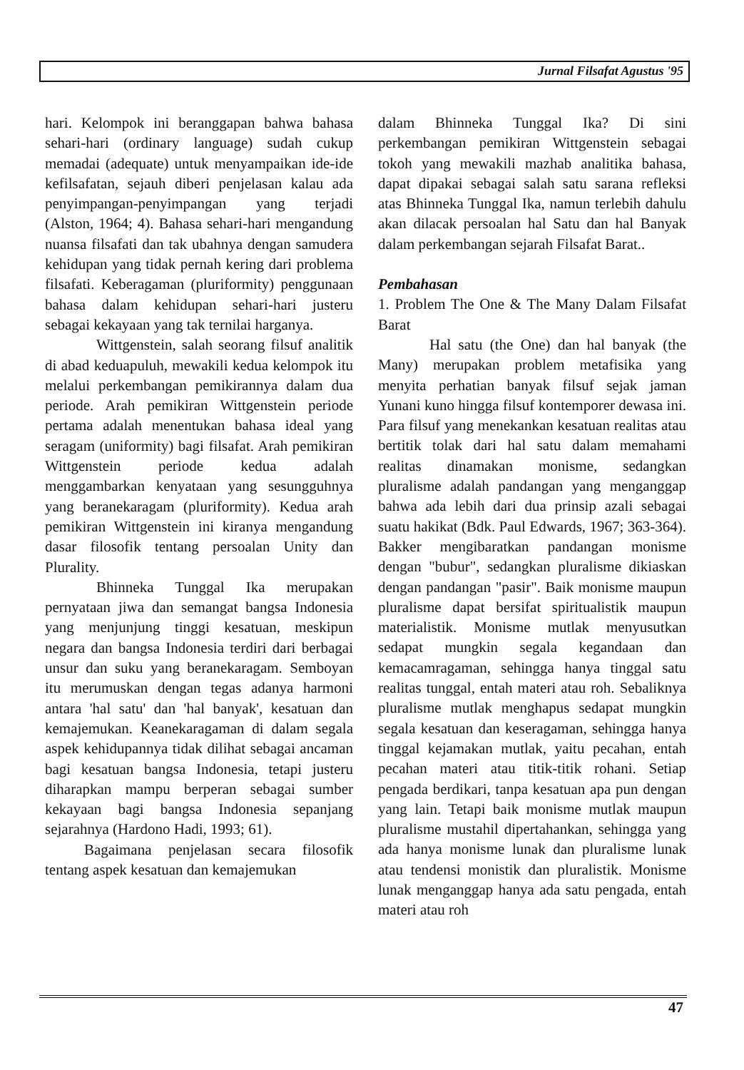Jurnal Filsafat Agustus '95
hari. Kelompok ini beranggapan bahwa bahasa sehari-hari (ordinary language) sudah cukup memadai (adequate) untuk menyampaikan ide-ide kefilsafatan, sejauh diberi penjelasan kalau ada penyimpangan-penyimpangan yang terjadi (Alston, 1964; 4). Bahasa sehari-hari mengandung nuansa filsafati dan tak ubahnya dengan samudera kehidupan yang tidak pernah kering dari problema filsafati. Keberagaman (pluriformity) penggunaan bahasa dalam kehidupan sehari-hari justeru sebagai kekayaan yang tak ternilai harganya.
Wittgenstein, salah seorang filsuf analitik di abad keduapuluh, mewakili kedua kelompok itu melalui perkembangan pemikirannya dalam dua periode. Arah pemikiran Wittgenstein periode pertama adalah menentukan bahasa ideal yang seragam (uniformity) bagi filsafat. Arah pemikiran Wittgenstein periode kedua adalah menggambarkan kenyataan yang sesungguhnya yang beranekaragam (pluriformity). Kedua arah pemikiran Wittgenstein ini kiranya mengandung dasar filosofik tentang persoalan Unity dan Plurality.
Bhinneka Tunggal Ika merupakan pernyataan jiwa dan semangat bangsa Indonesia yang menjunjung tinggi kesatuan, meskipun negara dan bangsa Indonesia terdiri dari berbagai unsur dan suku yang beranekaragam. Semboyan itu merumuskan dengan tegas adanya harmoni antara 'hal satu' dan 'hal banyak', kesatuan dan kemajemukan. Keanekaragaman di dalam segala aspek kehidupannya tidak dilihat sebagai ancaman bagi kesatuan bangsa Indonesia, tetapi justeru diharapkan mampu berperan sebagai sumber kekayaan bagi bangsa Indonesia sepanjang sejarahnya (Hardono Hadi, 1993; 61).
Bagaimana penjelasan secara filosofik tentang aspek kesatuan dan kemajemukan
dalam Bhinneka Tunggal Ika? Di sini perkembangan pemikiran Wittgenstein sebagai tokoh yang mewakili mazhab analitika bahasa, dapat dipakai sebagai salah satu sarana refleksi atas Bhinneka Tunggal Ika, namun terlebih dahulu akan dilacak persoalan hal Satu dan hal Banyak dalam perkembangan sejarah Filsafat Barat..
Pembahasan
1. Problem The One & The Many Dalam Filsafat Barat
Hal satu (the One) dan hal banyak (the Many) merupakan problem metafisika yang menyita perhatian banyak filsuf sejak jaman Yunani kuno hingga filsuf kontemporer dewasa ini. Para filsuf yang menekankan kesatuan realitas atau bertitik tolak dari hal satu dalam memahami realitas dinamakan monisme, sedangkan pluralisme adalah pandangan yang menganggap bahwa ada lebih dari dua prinsip azali sebagai suatu hakikat (Bdk. Paul Edwards, 1967; 363-364). Bakker mengibaratkan pandangan monisme dengan "bubur", sedangkan pluralisme dikiaskan dengan pandangan "pasir". Baik monisme maupun pluralisme dapat bersifat spiritualistik maupun materialistik. Monisme mutlak menyusutkan sedapat mungkin segala kegandaan dan kemacamragaman, sehingga hanya tinggal satu realitas tunggal, entah materi atau roh. Sebaliknya pluralisme mutlak menghapus sedapat mungkin segala kesatuan dan keseragaman, sehingga hanya tinggal kejamakan mutlak, yaitu pecahan, entah pecahan materi atau titik-titik rohani. Setiap pengada berdikari, tanpa kesatuan apa pun dengan yang lain. Tetapi baik monisme mutlak maupun pluralisme mustahil dipertahankan, sehingga yang ada hanya monisme lunak dan pluralisme lunak atau tendensi monistik dan pluralistik. Monisme lunak menganggap hanya ada satu pengada, entah materi atau roh
47